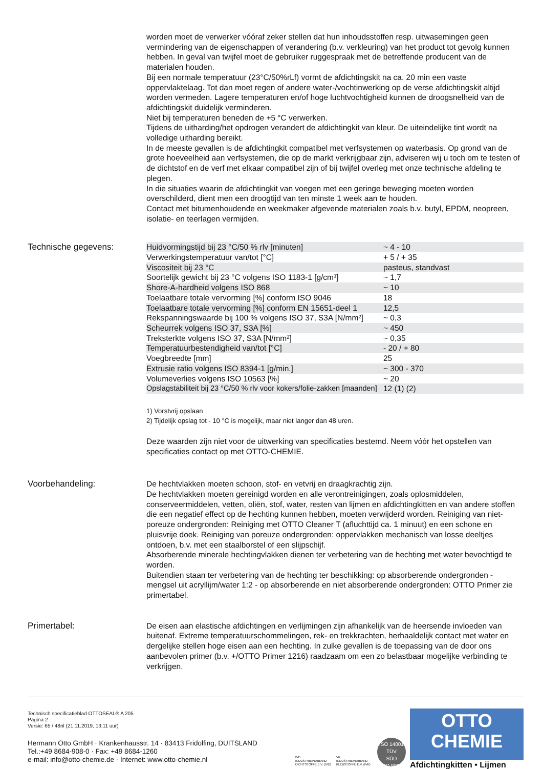worden moet de verwerker vóóraf zeker stellen dat hun inhoudsstoffen resp. uitwasemingen geen vermindering van de eigenschappen of verandering (b.v. verkleuring) van het product tot gevolg kunnen hebben. In geval van twijfel moet de gebruiker ruggespraak met de betreffende producent van de materialen houden.
Bij een normale temperatuur (23°C/50%rLf) vormt de afdichtingskit na ca. 20 min een vaste oppervlaktelaag. Tot dan moet regen of andere water-/vochtinwerking op de verse afdichtingskit altijd worden vermeden. Lagere temperaturen en/of hoge luchtvochtigheid kunnen de droogsnelheid van de afdichtingskit duidelijk verminderen.
Niet bij temperaturen beneden de +5 °C verwerken.
Tijdens de uitharding/het opdrogen verandert de afdichtingkit van kleur. De uiteindelijke tint wordt na volledige uitharding bereikt.
In de meeste gevallen is de afdichtingkit compatibel met verfsystemen op waterbasis. Op grond van de grote hoeveelheid aan verfsystemen, die op de markt verkrijgbaar zijn, adviseren wij u toch om te testen of de dichtstof en de verf met elkaar compatibel zijn of bij twijfel overleg met onze technische afdeling te plegen.
In die situaties waarin de afdichtingkit van voegen met een geringe beweging moeten worden overschilderd, dient men een droogtijd van ten minste 1 week aan te houden.
Contact met bitumenhoudende en weekmaker afgevende materialen zoals b.v. butyl, EPDM, neopreen, isolatie- en teerlagen vermijden.
Technische gegevens:
| Huidvormingstijd bij 23 °C/50 % rlv [minuten] | ~ 4 - 10 |
| Verwerkingstemperatuur van/tot [°C] | + 5 / + 35 |
| Viscositeit bij 23 °C | pasteus, standvast |
| Soortelijk gewicht bij 23 °C volgens ISO 1183-1 [g/cm³] | ~ 1,7 |
| Shore-A-hardheid volgens ISO 868 | ~ 10 |
| Toelaatbare totale vervorming [%] conform ISO 9046 | 18 |
| Toelaatbare totale vervorming [%] conform EN 15651-deel 1 | 12,5 |
| Rekspanningswaarde bij 100 % volgens ISO 37, S3A [N/mm²] | ~ 0,3 |
| Scheurrek volgens ISO 37, S3A [%] | ~ 450 |
| Treksterkte volgens ISO 37, S3A [N/mm²] | ~ 0,35 |
| Temperatuurbestendigheid van/tot [°C] | - 20 / + 80 |
| Voegbreedte [mm] | 25 |
| Extrusie ratio volgens ISO 8394-1 [g/min.] | ~ 300 - 370 |
| Volumeverlies volgens ISO 10563 [%] | ~ 20 |
| Opslagstabiliteit bij 23 °C/50 % rlv voor kokers/folie-zakken [maanden] | 12 (1) (2) |
1) Vorstvrij opslaan
2) Tijdelijk opslag tot - 10 °C is mogelijk, maar niet langer dan 48 uren.
Deze waarden zijn niet voor de uitwerking van specificaties bestemd. Neem vóór het opstellen van specificaties contact op met OTTO-CHEMIE.
Voorbehandeling:
De hechtvlakken moeten schoon, stof- en vetvrij en draagkrachtig zijn.
De hechtvlakken moeten gereinigd worden en alle verontreinigingen, zoals oplosmiddelen, conserveermiddelen, vetten, oliën, stof, water, resten van lijmen en afdichtingkitten en van andere stoffen die een negatief effect op de hechting kunnen hebben, moeten verwijderd worden. Reiniging van niet-poreuze ondergronden: Reiniging met OTTO Cleaner T (afluchttijd ca. 1 minuut) en een schone en pluisvrije doek. Reiniging van poreuze ondergronden: oppervlakken mechanisch van losse deeltjes ontdoen, b.v. met een staalborstel of een slijpschijf.
Absorberende minerale hechtingvlakken dienen ter verbetering van de hechting met water bevochtigd te worden.
Buitendien staan ter verbetering van de hechting ter beschikking: op absorberende ondergronden - mengsel uit acryllijm/water 1:2 - op absorberende en niet absorberende ondergronden: OTTO Primer zie primertabel.
Primertabel:
De eisen aan elastische afdichtingen en verlijmingen zijn afhankelijk van de heersende invloeden van buitenaf. Extreme temperatuurschommelingen, rek- en trekkrachten, herhaaldelijk contact met water en dergelijke stellen hoge eisen aan een hechting. In zulke gevallen is de toepassing van de door ons aanbevolen primer (b.v. +/OTTO Primer 1216) raadzaam om een zo belastbaar mogelijke verbinding te verkrijgen.
Technisch specificatieblad OTTOSEAL® A 205
Pagina 2
Versie: 65 / 48nl (21.11.2019, 13:11 uur)
Hermann Otto GmbH · Krankenhausstr. 14 · 83413 Fridolfing, DUITSLAND
Tel.:+49 8684-908-0 · Fax: +49 8684-1260
e-mail: info@otto-chemie.de · Internet: www.otto-chemie.nl
IVD
INDUSTRIEVERBAND DICHTSTOFFE E.V. (IVD)
VK
INDUSTRIEVERBAND KLEBSTOFFE E.V. (IVK)
ISO 14001
TÜV
SÜD
ISO 9001
OTTO
CHEMIE
Afdichtingkitten • Lijmen